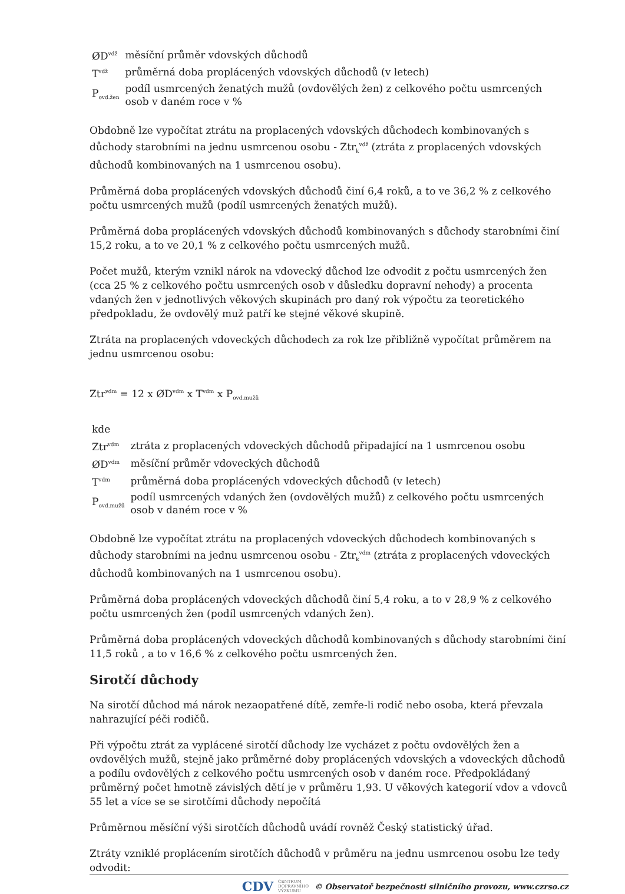| ØD<sup>vdž</sup> | měsíční průměr vdovských důchodů |
| T<sup>vdž</sup> | průměrná doba proplácených vdovských důchodů (v letech) |
| P<sub>ovd.žen</sub> | podíl usmrcených ženatých mužů (ovdovělých žen) z celkového počtu usmrcených osob v daném roce v % |
Obdobně lze vypočítat ztrátu na proplacených vdovských důchodech kombinovaných s důchody starobními na jednu usmrcenou osobu - Ztr<sub>k</sub><sup>vdž</sup> (ztráta z proplacených vdovských důchodů kombinovaných na 1 usmrcenou osobu).
Průměrná doba proplácených vdovských důchodů činí 6,4 roků, a to ve 36,2 % z celkového počtu usmrcených mužů (podíl usmrcených ženatých mužů).
Průměrná doba proplácených vdovských důchodů kombinovaných s důchody starobními činí 15,2 roku, a to ve 20,1 % z celkového počtu usmrcených mužů.
Počet mužů, kterým vznikl nárok na vdovecký důchod lze odvodit z počtu usmrcených žen (cca 25 % z celkového počtu usmrcených osob v důsledku dopravní nehody) a procenta vdaných žen v jednotlivých věkových skupinách pro daný rok výpočtu za teoretického předpokladu, že ovdovělý muž patří ke stejné věkové skupině.
Ztráta na proplacených vdoveckých důchodech za rok lze přibližně vypočítat průměrem na jednu usmrcenou osobu:
Ztr<sup>vdm</sup> = 12 x ØD<sup>vdm</sup> x T<sup>vdm</sup> x P<sub>ovd.mužů</sub>
| kde | |
| Ztr<sup>vdm</sup> | ztráta z proplacených vdoveckých důchodů připadající na 1 usmrcenou osobu |
| ØD<sup>vdm</sup> | měsíční průměr vdoveckých důchodů |
| T<sup>vdm</sup> | průměrná doba proplácených vdoveckých důchodů (v letech) |
| P<sub>ovd.mužů</sub> | podíl usmrcených vdaných žen (ovdovělých mužů) z celkového počtu usmrcených osob v daném roce v % |
Obdobně lze vypočítat ztrátu na proplacených vdoveckých důchodech kombinovaných s důchody starobními na jednu usmrcenou osobu - Ztr<sub>k</sub><sup>vdm</sup> (ztráta z proplacených vdoveckých důchodů kombinovaných na 1 usmrcenou osobu).
Průměrná doba proplácených vdoveckých důchodů činí 5,4 roku, a to v 28,9 % z celkového počtu usmrcených žen (podíl usmrcených vdaných žen).
Průměrná doba proplácených vdoveckých důchodů kombinovaných s důchody starobními činí 11,5 roků , a to v 16,6 % z celkového počtu usmrcených žen.
Sirotčí důchody
Na sirotčí důchod má nárok nezaopatřené dítě, zemře-li rodič nebo osoba, která převzala nahrazující péči rodičů.
Při výpočtu ztrát za vyplácené sirotčí důchody lze vycházet z počtu ovdovělých žen a ovdovělých mužů, stejně jako průměrné doby proplácených vdovských a vdoveckých důchodů a podílu ovdovělých z celkového počtu usmrcených osob v daném roce. Předpokládaný průměrný počet hmotně závislých dětí je v průměru 1,93. U věkových kategorií vdov a vdovců 55 let a více se se sirotčími důchody nepočítá
Průměrnou měsíční výši sirotčích důchodů uvádí rovněž Český statistický úřad.
Ztráty vzniklé proplácením sirotčích důchodů v průměru na jednu usmrcenou osobu lze tedy odvodit:
CDV CENTRUM
DOPRAVNÍHO
VÝZKUMU © Observatoř bezpečnosti silničního provozu, www.czrso.cz